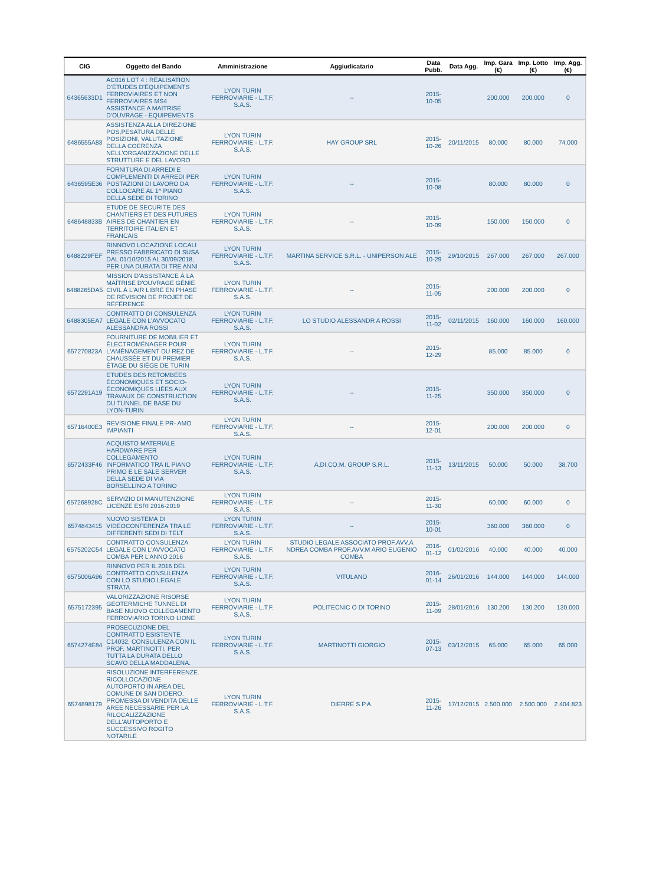| CIG | Oggetto del Bando | Amministrazione | Aggiudicatario | Data Pubb. | Data Agg. | Imp. Gara (€) | Imp. Lotto (€) | Imp. Agg. (€) |
| --- | --- | --- | --- | --- | --- | --- | --- | --- |
| 64365633D1 | AC016 LOT 4 : RÉALISATION D'ÉTUDES D'ÉQUIPEMENTS FERROVIAIRES ET NON FERROVIAIRES MS4 ASSISTANCE A MAITRISE D'OUVRAGE - EQUIPEMENTS | LYON TURIN FERROVIARIE - L.T.F. S.A.S. | -- | 2015-10-05 | | 200.000 | 200.000 | 0 |
| 6486555A83 | ASSISTENZA ALLA DIREZIONE POS,PESATURA DELLE POSIZIONI, VALUTAZIONE DELLA COERENZA NELL'ORGANIZZAZIONE DELLE STRUTTURE E DEL LAVORO | LYON TURIN FERROVIARIE - L.T.F. S.A.S. | HAY GROUP SRL | 2015-10-26 | 20/11/2015 | 80.000 | 80.000 | 74.000 |
| 6436595E36 | FORNITURA DI ARREDI E COMPLEMENTI DI ARREDI PER POSTAZIONI DI LAVORO DA COLLOCARE AL 1^ PIANO DELLA SEDE DI TORINO | LYON TURIN FERROVIARIE - L.T.F. S.A.S. | -- | 2015-10-08 | | 80.000 | 80.000 | 0 |
| 648648833B | ETUDE DE SECURITE DES CHANTIERS ET DES FUTURES AIRES DE CHANTIER EN TERRITOIRE ITALIEN ET FRANCAIS | LYON TURIN FERROVIARIE - L.T.F. S.A.S. | -- | 2015-10-09 | | 150.000 | 150.000 | 0 |
| 6488229FEF | RINNOVO LOCAZIONE LOCALI PRESSO FABBRICATO DI SUSA DAL 01/10/2015 AL 30/09/2018, PER UNA DURATA DI TRE ANNI | LYON TURIN FERROVIARIE - L.T.F. S.A.S. | MARTINA SERVICE S.R.L. - UNIPERSON ALE | 2015-10-29 | 29/10/2015 | 267.000 | 267.000 | 267.000 |
| 6488265DA5 | MISSION D'ASSISTANCE À LA MAÎTRISE D'OUVRAGE GÉNIE CIVIL À L'AIR LIBRE EN PHASE DE RÉVISION DE PROJET DE RÉFÉRENCE | LYON TURIN FERROVIARIE - L.T.F. S.A.S. | -- | 2015-11-05 | | 200.000 | 200.000 | 0 |
| 6488305EA7 | CONTRATTO DI CONSULENZA LEGALE CON L'AVVOCATO ALESSANDRA ROSSI | LYON TURIN FERROVIARIE - L.T.F. S.A.S. | LO STUDIO ALESSANDR A ROSSI | 2015-11-02 | 02/11/2015 | 160.000 | 160.000 | 160.000 |
| 657270823A | FOURNITURE DE MOBILIER ET ÉLECTROMÉNAGER POUR L'AMÉNAGEMENT DU REZ DE CHAUSSÉE ET DU PREMIER ÉTAGE DU SIÈGE DE TURIN | LYON TURIN FERROVIARIE - L.T.F. S.A.S. | -- | 2015-12-29 | | 85.000 | 85.000 | 0 |
| 6572291A19 | ETUDES DES RETOMBÉES ÉCONOMIQUES ET SOCIO-ÉCONOMIQUES LIÉES AUX TRAVAUX DE CONSTRUCTION DU TUNNEL DE BASE DU LYON-TURIN | LYON TURIN FERROVIARIE - L.T.F. S.A.S. | -- | 2015-11-25 | | 350.000 | 350.000 | 0 |
| 65716400E3 | REVISIONE FINALE PR- AMO IMPIANTI | LYON TURIN FERROVIARIE - L.T.F. S.A.S. | -- | 2015-12-01 | | 200.000 | 200.000 | 0 |
| 6572433F46 | ACQUISTO MATERIALE HARDWARE PER COLLEGAMENTO INFORMATICO TRA IL PIANO PRIMO E LE SALE SERVER DELLA SEDE DI VIA BORSELLINO A TORINO | LYON TURIN FERROVIARIE - L.T.F. S.A.S. | A.DI.CO.M. GROUP S.R.L. | 2015-11-13 | 13/11/2015 | 50.000 | 50.000 | 38.700 |
| 657268928C | SERVIZIO DI MANUTENZIONE LICENZE ESRI 2016-2019 | LYON TURIN FERROVIARIE - L.T.F. S.A.S. | -- | 2015-11-30 | | 60.000 | 60.000 | 0 |
| 6574843415 | NUOVO SISTEMA DI VIDEOCONFERENZA TRA LE DIFFERENTI SEDI DI TELT | LYON TURIN FERROVIARIE - L.T.F. S.A.S. | -- | 2015-10-01 | | 360.000 | 360.000 | 0 |
| 6575202C54 | CONTRATTO CONSULENZA LEGALE CON L'AVVOCATO COMBA PER L'ANNO 2016 | LYON TURIN FERROVIARIE - L.T.F. S.A.S. | STUDIO LEGALE ASSOCIATO PROF.AVV.A NDREA COMBA PROF.AVV.M ARIO EUGENIO COMBA | 2016-01-12 | 01/02/2016 | 40.000 | 40.000 | 40.000 |
| 6575006A96 | RINNOVO PER IL 2016 DEL CONTRATTO CONSULENZA CON LO STUDIO LEGALE STRATA | LYON TURIN FERROVIARIE - L.T.F. S.A.S. | VITULANO | 2016-01-14 | 26/01/2016 | 144.000 | 144.000 | 144.000 |
| 6575172395 | VALORIZZAZIONE RISORSE GEOTERMICHE TUNNEL DI BASE NUOVO COLLEGAMENTO FERROVIARIO TORINO LIONE | LYON TURIN FERROVIARIE - L.T.F. S.A.S. | POLITECNIC O DI TORINO | 2015-11-09 | 28/01/2016 | 130.200 | 130.200 | 130.000 |
| 6574274E84 | PROSECUZIONE DEL CONTRATTO ESISTENTE C14032, CONSULENZA CON IL PROF. MARTINOTTI, PER TUTTA LA DURATA DELLO SCAVO DELLA MADDALENA. | LYON TURIN FERROVIARIE - L.T.F. S.A.S. | MARTINOTTI GIORGIO | 2015-07-13 | 03/12/2015 | 65.000 | 65.000 | 65.000 |
| 6574898179 | RISOLUZIONE INTERFERENZE. RICOLLOCAZIONE AUTOPORTO IN AREA DEL COMUNE DI SAN DIDERO. PROMESSA DI VENDITA DELLE AREE NECESSARIE PER LA RILOCALIZZAZIONE DELL'AUTOPORTO E SUCCESSIVO ROGITO NOTARILE | LYON TURIN FERROVIARIE - L.T.F. S.A.S. | DIERRE S.P.A. | 2015-11-26 | 17/12/2015 | 2.500.000 | 2.500.000 | 2.404.823 |